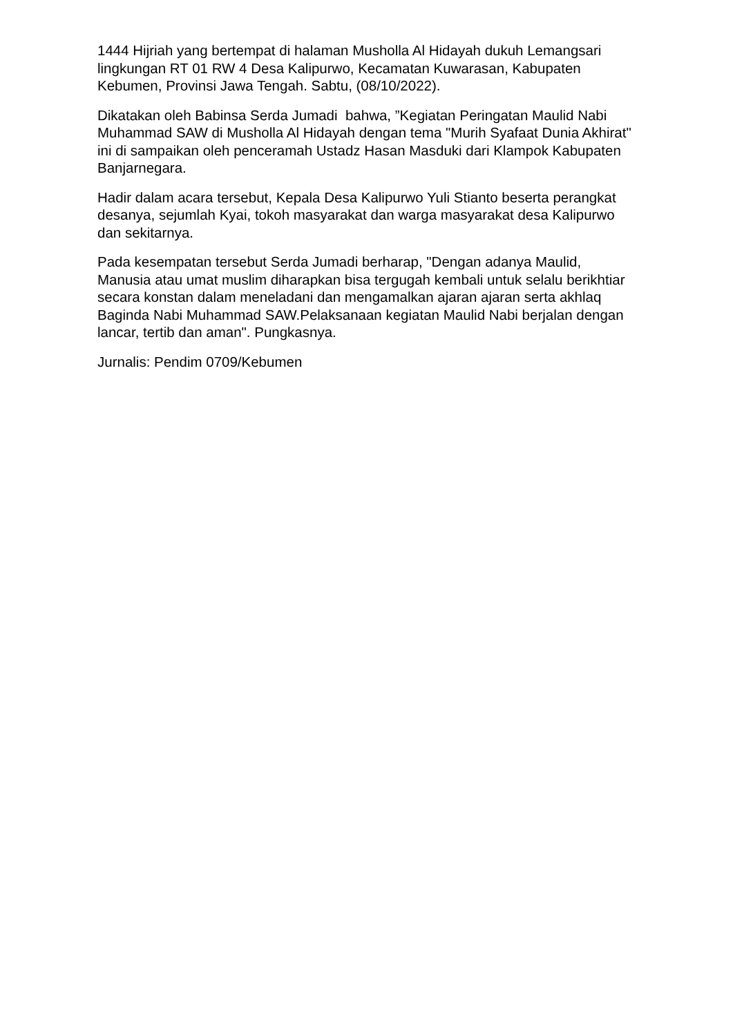1444 Hijriah yang bertempat di halaman Musholla Al Hidayah dukuh Lemangsari lingkungan RT 01 RW 4 Desa Kalipurwo, Kecamatan Kuwarasan, Kabupaten Kebumen, Provinsi Jawa Tengah. Sabtu, (08/10/2022).
Dikatakan oleh Babinsa Serda Jumadi bahwa, ”Kegiatan Peringatan Maulid Nabi Muhammad SAW di Musholla Al Hidayah dengan tema "Murih Syafaat Dunia Akhirat" ini di sampaikan oleh penceramah Ustadz Hasan Masduki dari Klampok Kabupaten Banjarnegara.
Hadir dalam acara tersebut, Kepala Desa Kalipurwo Yuli Stianto beserta perangkat desanya, sejumlah Kyai, tokoh masyarakat dan warga masyarakat desa Kalipurwo dan sekitarnya.
Pada kesempatan tersebut Serda Jumadi berharap, "Dengan adanya Maulid, Manusia atau umat muslim diharapkan bisa tergugah kembali untuk selalu berikhtiar secara konstan dalam meneladani dan mengamalkan ajaran ajaran serta akhlaq Baginda Nabi Muhammad SAW.Pelaksanaan kegiatan Maulid Nabi berjalan dengan lancar, tertib dan aman". Pungkasnya.
Jurnalis: Pendim 0709/Kebumen